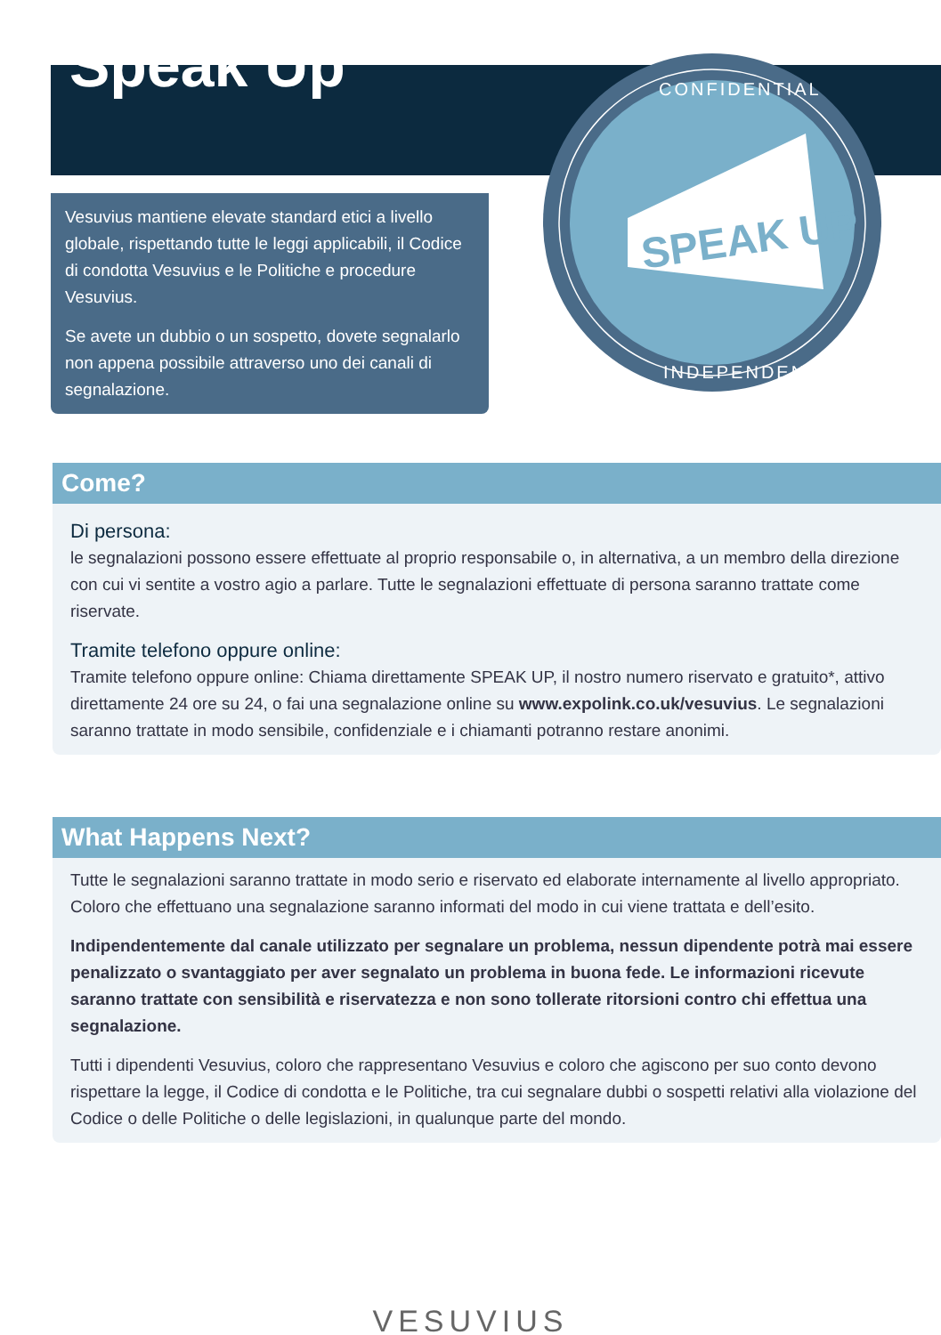Speak Up
Vesuvius mantiene elevate standard etici a livello globale, rispettando tutte le leggi applicabili, il Codice di condotta Vesuvius e le Politiche e procedure Vesuvius.
Se avete un dubbio o un sospetto, dovete segnalarlo non appena possibile attraverso uno dei canali di segnalazione.
SPEAK UP
CONFIDENTIAL
INDEPENDENT
Come?
Di persona:
le segnalazioni possono essere effettuate al proprio responsabile o, in alternativa, a un membro della direzione con cui vi sentite a vostro agio a parlare. Tutte le segnalazioni effettuate di persona saranno trattate come riservate.
Tramite telefono oppure online:
Tramite telefono oppure online: Chiama direttamente SPEAK UP, il nostro numero riservato e gratuito*, attivo direttamente 24 ore su 24, o fai una segnalazione online su www.expolink.co.uk/vesuvius. Le segnalazioni saranno trattate in modo sensibile, confidenziale e i chiamanti potranno restare anonimi.
What Happens Next?
Tutte le segnalazioni saranno trattate in modo serio e riservato ed elaborate internamente al livello appropriato. Coloro che effettuano una segnalazione saranno informati del modo in cui viene trattata e dell’esito.
Indipendentemente dal canale utilizzato per segnalare un problema, nessun dipendente potrà mai essere penalizzato o svantaggiato per aver segnalato un problema in buona fede. Le informazioni ricevute saranno trattate con sensibilità e riservatezza e non sono tollerate ritorsioni contro chi effettua una segnalazione.
Tutti i dipendenti Vesuvius, coloro che rappresentano Vesuvius e coloro che agiscono per suo conto devono rispettare la legge, il Codice di condotta e le Politiche, tra cui segnalare dubbi o sospetti relativi alla violazione del Codice o delle Politiche o delle legislazioni, in qualunque parte del mondo.
VESUVIUS